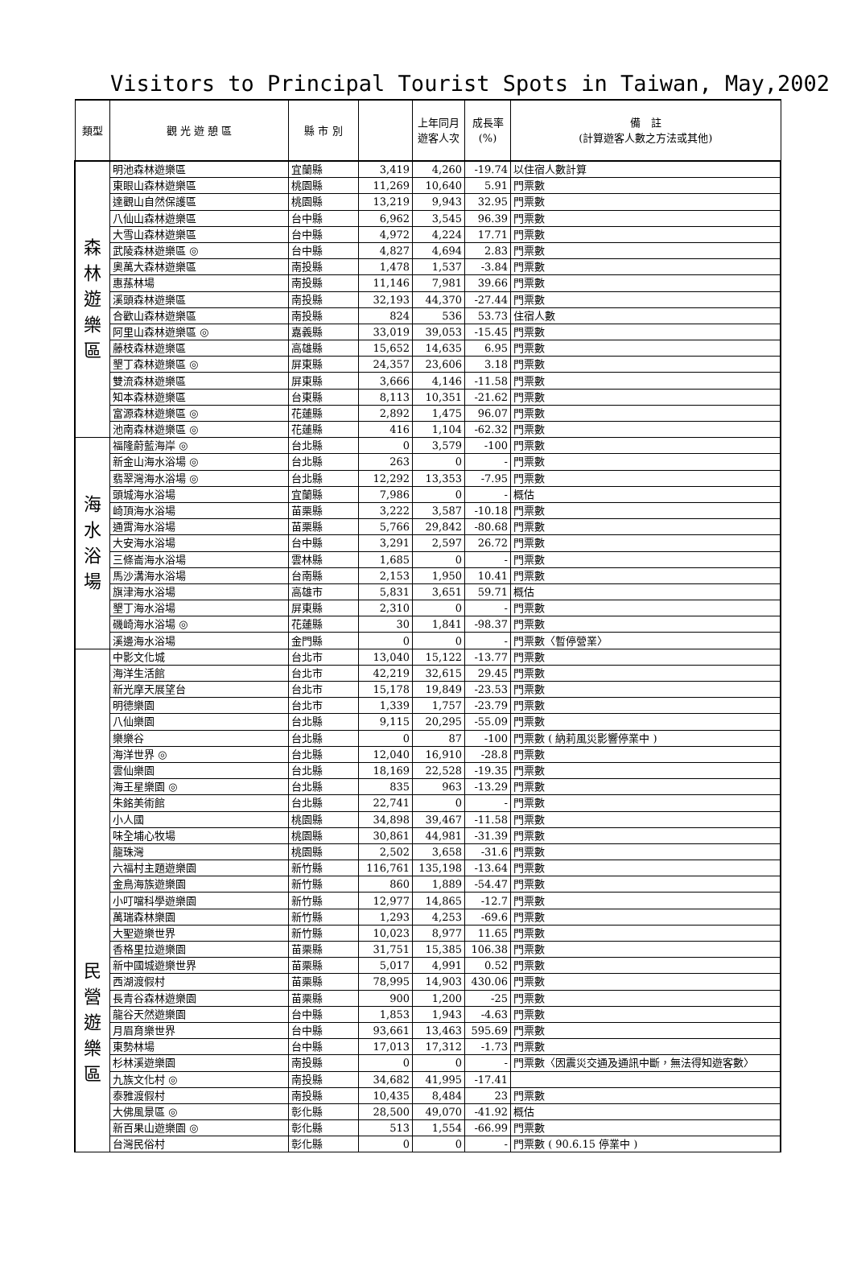Visitors to Principal Tourist Spots in Taiwan, May,2002
| 類型 | 觀 光 遊 憩 區 | 縣 市 別 | | 上年同月 遊客人次 | 成長率 (%) | 備 註 (計算遊客人數之方法或其他) |
| --- | --- | --- | --- | --- | --- | --- |
| 森 林 遊 樂 區 | 明池森林遊樂區 | 宜蘭縣 | 3,419 | 4,260 | -19.74 | 以住宿人數計算 |
| | 東眼山森林遊樂區 | 桃園縣 | 11,269 | 10,640 | 5.91 | 門票數 |
| | 達觀山自然保護區 | 桃園縣 | 13,219 | 9,943 | 32.95 | 門票數 |
| | 八仙山森林遊樂區 | 台中縣 | 6,962 | 3,545 | 96.39 | 門票數 |
| | 大雪山森林遊樂區 | 台中縣 | 4,972 | 4,224 | 17.71 | 門票數 |
| | 武陵森林遊樂區 ◎ | 台中縣 | 4,827 | 4,694 | 2.83 | 門票數 |
| | 奧萬大森林遊樂區 | 南投縣 | 1,478 | 1,537 | -3.84 | 門票數 |
| | 惠蓀林場 | 南投縣 | 11,146 | 7,981 | 39.66 | 門票數 |
| | 溪頭森林遊樂區 | 南投縣 | 32,193 | 44,370 | -27.44 | 門票數 |
| | 合歡山森林遊樂區 | 南投縣 | 824 | 536 | 53.73 | 住宿人數 |
| | 阿里山森林遊樂區 ◎ | 嘉義縣 | 33,019 | 39,053 | -15.45 | 門票數 |
| | 藤枝森林遊樂區 | 高雄縣 | 15,652 | 14,635 | 6.95 | 門票數 |
| | 墾丁森林遊樂區 ◎ | 屏東縣 | 24,357 | 23,606 | 3.18 | 門票數 |
| | 雙流森林遊樂區 | 屏東縣 | 3,666 | 4,146 | -11.58 | 門票數 |
| | 知本森林遊樂區 | 台東縣 | 8,113 | 10,351 | -21.62 | 門票數 |
| | 富源森林遊樂區 ◎ | 花蓮縣 | 2,892 | 1,475 | 96.07 | 門票數 |
| | 池南森林遊樂區 ◎ | 花蓮縣 | 416 | 1,104 | -62.32 | 門票數 |
| 海 水 浴 場 | 福隆蔚藍海岸 ◎ | 台北縣 | 0 | 3,579 | -100 | 門票數 |
| | 新金山海水浴場 ◎ | 台北縣 | 263 | 0 | - | 門票數 |
| | 翡翠灣海水浴場 ◎ | 台北縣 | 12,292 | 13,353 | -7.95 | 門票數 |
| | 頭城海水浴場 | 宜蘭縣 | 7,986 | 0 | - | 概估 |
| | 崎頂海水浴場 | 苗栗縣 | 3,222 | 3,587 | -10.18 | 門票數 |
| | 通霄海水浴場 | 苗栗縣 | 5,766 | 29,842 | -80.68 | 門票數 |
| | 大安海水浴場 | 台中縣 | 3,291 | 2,597 | 26.72 | 門票數 |
| | 三條崙海水浴場 | 雲林縣 | 1,685 | 0 | - | 門票數 |
| | 馬沙溝海水浴場 | 台南縣 | 2,153 | 1,950 | 10.41 | 門票數 |
| | 旗津海水浴場 | 高雄市 | 5,831 | 3,651 | 59.71 | 概估 |
| | 墾丁海水浴場 | 屏東縣 | 2,310 | 0 | - | 門票數 |
| | 磯崎海水浴場 ◎ | 花蓮縣 | 30 | 1,841 | -98.37 | 門票數 |
| | 溪邊海水浴場 | 金門縣 | 0 | 0 | - | 門票數〈暫停營業〉 |
| 民 營 遊 樂 區 | 中影文化城 | 台北市 | 13,040 | 15,122 | -13.77 | 門票數 |
| | 海洋生活館 | 台北市 | 42,219 | 32,615 | 29.45 | 門票數 |
| | 新光摩天展望台 | 台北市 | 15,178 | 19,849 | -23.53 | 門票數 |
| | 明德樂園 | 台北市 | 1,339 | 1,757 | -23.79 | 門票數 |
| | 八仙樂園 | 台北縣 | 9,115 | 20,295 | -55.09 | 門票數 |
| | 樂樂谷 | 台北縣 | 0 | 87 | -100 | 門票數 ( 納莉風災影響停業中 ) |
| | 海洋世界 ◎ | 台北縣 | 12,040 | 16,910 | -28.8 | 門票數 |
| | 雲仙樂園 | 台北縣 | 18,169 | 22,528 | -19.35 | 門票數 |
| | 海王星樂園 ◎ | 台北縣 | 835 | 963 | -13.29 | 門票數 |
| | 朱銘美術館 | 台北縣 | 22,741 | 0 | - | 門票數 |
| | 小人國 | 桃園縣 | 34,898 | 39,467 | -11.58 | 門票數 |
| | 味全埔心牧場 | 桃園縣 | 30,861 | 44,981 | -31.39 | 門票數 |
| | 龍珠灣 | 桃園縣 | 2,502 | 3,658 | -31.6 | 門票數 |
| | 六福村主題遊樂園 | 新竹縣 | 116,761 | 135,198 | -13.64 | 門票數 |
| | 金鳥海族遊樂園 | 新竹縣 | 860 | 1,889 | -54.47 | 門票數 |
| | 小叮噹科學遊樂園 | 新竹縣 | 12,977 | 14,865 | -12.7 | 門票數 |
| | 萬瑞森林樂園 | 新竹縣 | 1,293 | 4,253 | -69.6 | 門票數 |
| | 大聖遊樂世界 | 新竹縣 | 10,023 | 8,977 | 11.65 | 門票數 |
| | 香格里拉遊樂園 | 苗栗縣 | 31,751 | 15,385 | 106.38 | 門票數 |
| | 新中國城遊樂世界 | 苗栗縣 | 5,017 | 4,991 | 0.52 | 門票數 |
| | 西湖渡假村 | 苗栗縣 | 78,995 | 14,903 | 430.06 | 門票數 |
| | 長青谷森林遊樂園 | 苗栗縣 | 900 | 1,200 | -25 | 門票數 |
| | 龍谷天然遊樂園 | 台中縣 | 1,853 | 1,943 | -4.63 | 門票數 |
| | 月眉育樂世界 | 台中縣 | 93,661 | 13,463 | 595.69 | 門票數 |
| | 東勢林場 | 台中縣 | 17,013 | 17,312 | -1.73 | 門票數 |
| | 杉林溪遊樂園 | 南投縣 | 0 | 0 | - | 門票數〈因震災交通及通訊中斷，無法得知遊客數〉 |
| | 九族文化村 ◎ | 南投縣 | 34,682 | 41,995 | -17.41 | |
| | 泰雅渡假村 | 南投縣 | 10,435 | 8,484 | 23 | 門票數 |
| | 大佛風景區 ◎ | 彰化縣 | 28,500 | 49,070 | -41.92 | 概估 |
| | 新百果山遊樂園 ◎ | 彰化縣 | 513 | 1,554 | -66.99 | 門票數 |
| | 台灣民俗村 | 彰化縣 | 0 | 0 | - | 門票數 ( 90.6.15 停業中 ) |